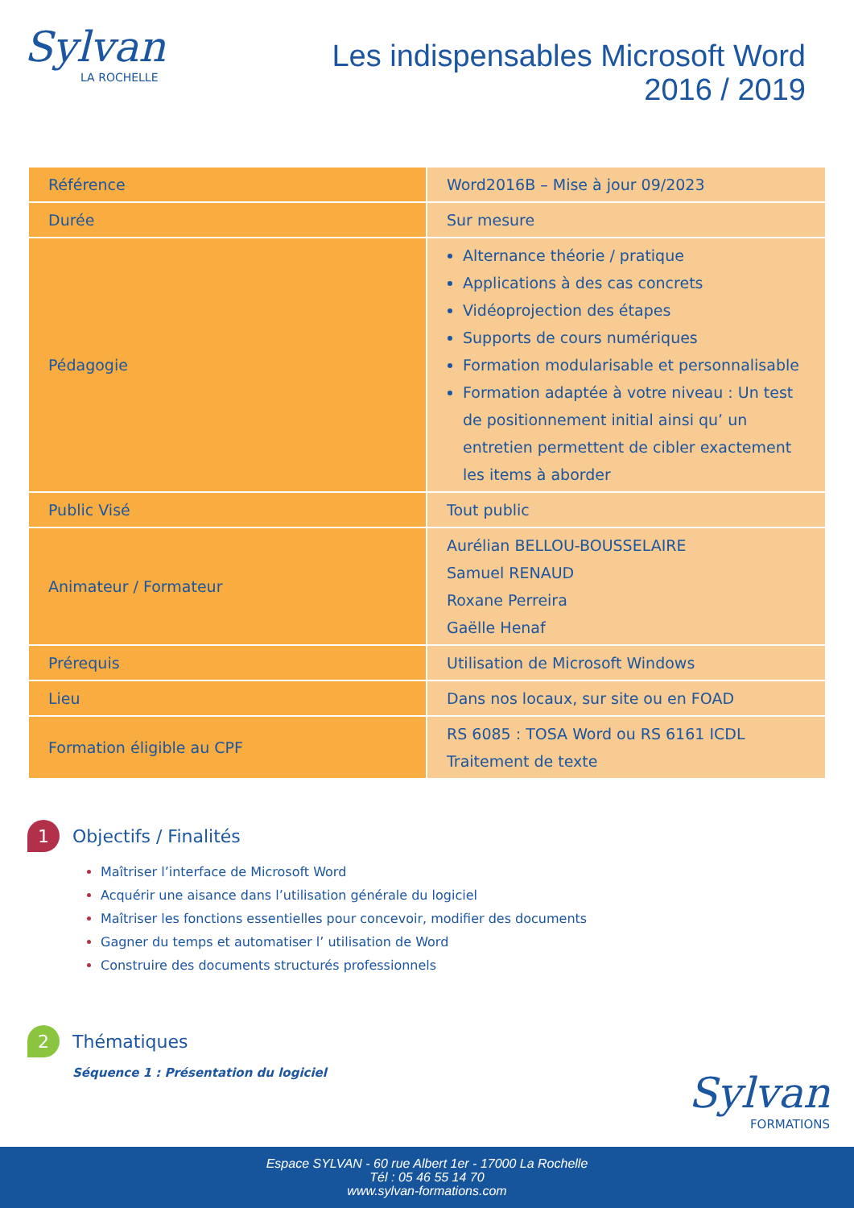Sylvan
LA ROCHELLE
Les indispensables Microsoft Word
2016 / 2019
| Référence | Word2016B – Mise à jour 09/2023 |
| Durée | Sur mesure |
| Pédagogie | Alternance théorie / pratique Applications à des cas concrets Vidéoprojection des étapes Supports de cours numériques Formation modularisable et personnalisable Formation adaptée à votre niveau : Un test de positionnement initial ainsi qu’ un entretien permettent de cibler exactement les items à aborder |
| Public Visé | Tout public |
| Animateur / Formateur | Aurélian BELLOU-BOUSSELAIRE Samuel RENAUD Roxane Perreira Gaëlle Henaf |
| Prérequis | Utilisation de Microsoft Windows |
| Lieu | Dans nos locaux, sur site ou en FOAD |
| Formation éligible au CPF | RS 6085 : TOSA Word ou RS 6161 ICDL Traitement de texte |
1 Objectifs / Finalités
Maîtriser l’interface de Microsoft Word
Acquérir une aisance dans l’utilisation générale du logiciel
Maîtriser les fonctions essentielles pour concevoir, modifier des documents
Gagner du temps et automatiser l’ utilisation de Word
Construire des documents structurés professionnels
2 Thématiques
Séquence 1 : Présentation du logiciel
Sylvan
FORMATIONS
Espace SYLVAN - 60 rue Albert 1er - 17000 La Rochelle
Tél : 05 46 55 14 70
www.sylvan-formations.com